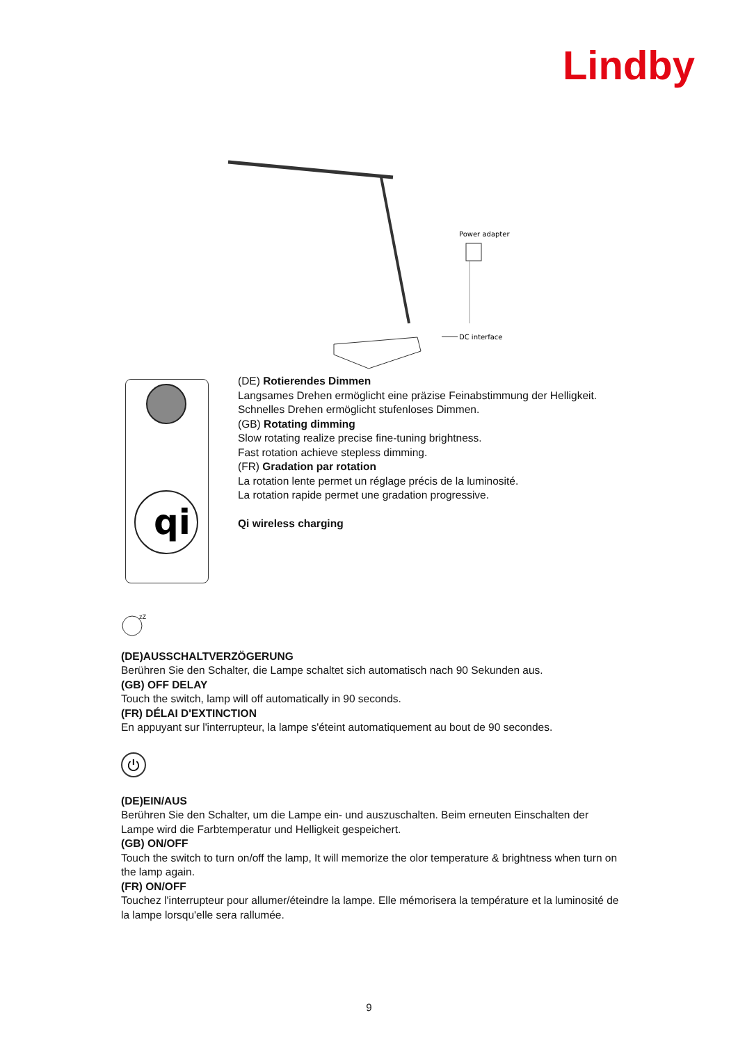Lindby
Power adapter
DC interface
qi
(DE) Rotierendes Dimmen
Langsames Drehen ermöglicht eine präzise Feinabstimmung der Helligkeit.
Schnelles Drehen ermöglicht stufenloses Dimmen.
(GB) Rotating dimming
Slow rotating realize precise fine-tuning brightness.
Fast rotation achieve stepless dimming.
(FR) Gradation par rotation
La rotation lente permet un réglage précis de la luminosité.
La rotation rapide permet une gradation progressive.
Qi wireless charging
zZ
(DE)AUSSCHALTVERZÖGERUNG
Berühren Sie den Schalter, die Lampe schaltet sich automatisch nach 90 Sekunden aus.
(GB) OFF DELAY
Touch the switch, lamp will off automatically in 90 seconds.
(FR) DÉLAI D'EXTINCTION
En appuyant sur l'interrupteur, la lampe s'éteint automatiquement au bout de 90 secondes.
⏻
(DE)EIN/AUS
Berühren Sie den Schalter, um die Lampe ein- und auszuschalten. Beim erneuten Einschalten der Lampe wird die Farbtemperatur und Helligkeit gespeichert.
(GB) ON/OFF
Touch the switch to turn on/off the lamp, It will memorize the olor temperature & brightness when turn on the lamp again.
(FR) ON/OFF
Touchez l'interrupteur pour allumer/éteindre la lampe. Elle mémorisera la température et la luminosité de la lampe lorsqu'elle sera rallumée.
9